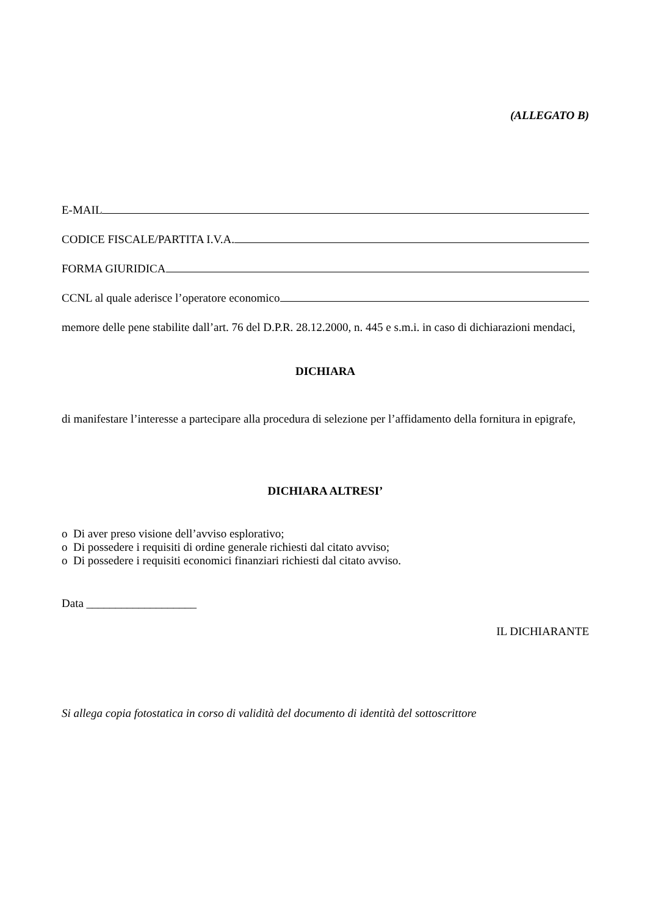(ALLEGATO B)
E-MAIL
CODICE FISCALE/PARTITA I.V.A.
FORMA GIURIDICA
CCNL al quale aderisce l’operatore economico
memore delle pene stabilite dall’art. 76 del D.P.R. 28.12.2000, n. 445 e s.m.i. in caso di dichiarazioni mendaci,
DICHIARA
di manifestare l’interesse a partecipare alla procedura di selezione per l’affidamento della fornitura in epigrafe,
DICHIARA ALTRESI’
o Di aver preso visione dell’avviso esplorativo;
o Di possedere i requisiti di ordine generale richiesti dal citato avviso;
o Di possedere i requisiti economici finanziari richiesti dal citato avviso.
Data ___________________
IL DICHIARANTE
Si allega copia fotostatica in corso di validità del documento di identità del sottoscrittore